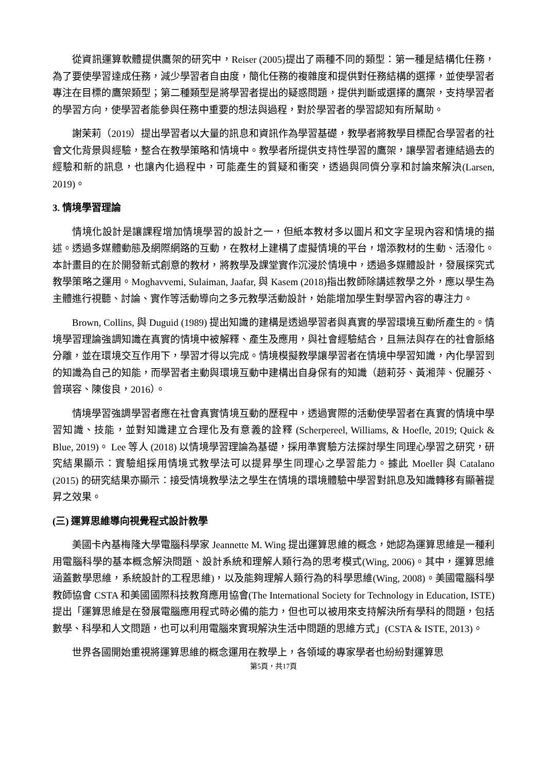從資訊運算軟體提供鷹架的研究中，Reiser (2005)提出了兩種不同的類型：第一種是結構化任務，為了要使學習達成任務，減少學習者自由度，簡化任務的複雜度和提供對任務結構的選擇，並使學習者專注在目標的鷹架類型；第二種類型是將學習者提出的疑惑問題，提供判斷或選擇的鷹架，支持學習者的學習方向，使學習者能參與任務中重要的想法與過程，對於學習者的學習認知有所幫助。
謝茉莉（2019）提出學習者以大量的訊息和資訊作為學習基礎，教學者將教學目標配合學習者的社會文化背景與經驗，整合在教學策略和情境中。教學者所提供支持性學習的鷹架，讓學習者連結過去的經驗和新的訊息，也讓內化過程中，可能產生的質疑和衝突，透過與同儕分享和討論來解決(Larsen, 2019)。
3. 情境學習理論
情境化設計是讓課程增加情境學習的設計之一，但紙本教材多以圖片和文字呈現內容和情境的描述。透過多媒體動態及網際網路的互動，在教材上建構了虛擬情境的平台，增添教材的生動、活潑化。本計畫目的在於開發新式創意的教材，將教學及課堂實作沉浸於情境中，透過多媒體設計，發展探究式教學策略之運用。Moghavvemi, Sulaiman, Jaafar, 與 Kasem (2018)指出教師除講述教學之外，應以學生為主體進行視聽、討論、實作等活動導向之多元教學活動設計，始能增加學生對學習內容的專注力。
Brown, Collins, 與 Duguid (1989) 提出知識的建構是透過學習者與真實的學習環境互動所產生的。情境學習理論強調知識在真實的情境中被解釋、產生及應用，與社會經驗結合，且無法與存在的社會脈絡分離，並在環境交互作用下，學習才得以完成。情境模擬教學讓學習者在情境中學習知識，內化學習到的知識為自己的知能，而學習者主動與環境互動中建構出自身保有的知識（趙莉芬、黃湘萍、倪麗芬、曾瑛容、陳俊良，2016）。
情境學習強調學習者應在社會真實情境互動的歷程中，透過實際的活動使學習者在真實的情境中學習知識、技能，並對知識建立合理化及有意義的詮釋 (Scherpereel, Williams, & Hoefle, 2019; Quick & Blue, 2019)。 Lee 等人 (2018) 以情境學習理論為基礎，採用準實驗方法探討學生同理心學習之研究，研究結果顯示：實驗組採用情境式教學法可以提昇學生同理心之學習能力。據此 Moeller 與 Catalano (2015) 的研究結果亦顯示：接受情境教學法之學生在情境的環境體驗中學習對訊息及知識轉移有顯著提昇之效果。
(三) 運算思維導向視覺程式設計教學
美國卡內基梅隆大學電腦科學家 Jeannette M. Wing 提出運算思維的概念，她認為運算思維是一種利用電腦科學的基本概念解決問題、設計系統和理解人類行為的思考模式(Wing, 2006)。其中，運算思維涵蓋數學思維，系統設計的工程思維)，以及能夠理解人類行為的科學思維(Wing, 2008)。美國電腦科學教師協會 CSTA 和美國國際科技教育應用協會(The International Society for Technology in Education, ISTE)提出「運算思維是在發展電腦應用程式時必備的能力，但也可以被用來支持解決所有學科的問題，包括數學、科學和人文問題，也可以利用電腦來實現解決生活中問題的思維方式」(CSTA & ISTE, 2013)。
世界各國開始重視將運算思維的概念運用在教學上，各領域的專家學者也紛紛對運算思
第5頁，共17頁